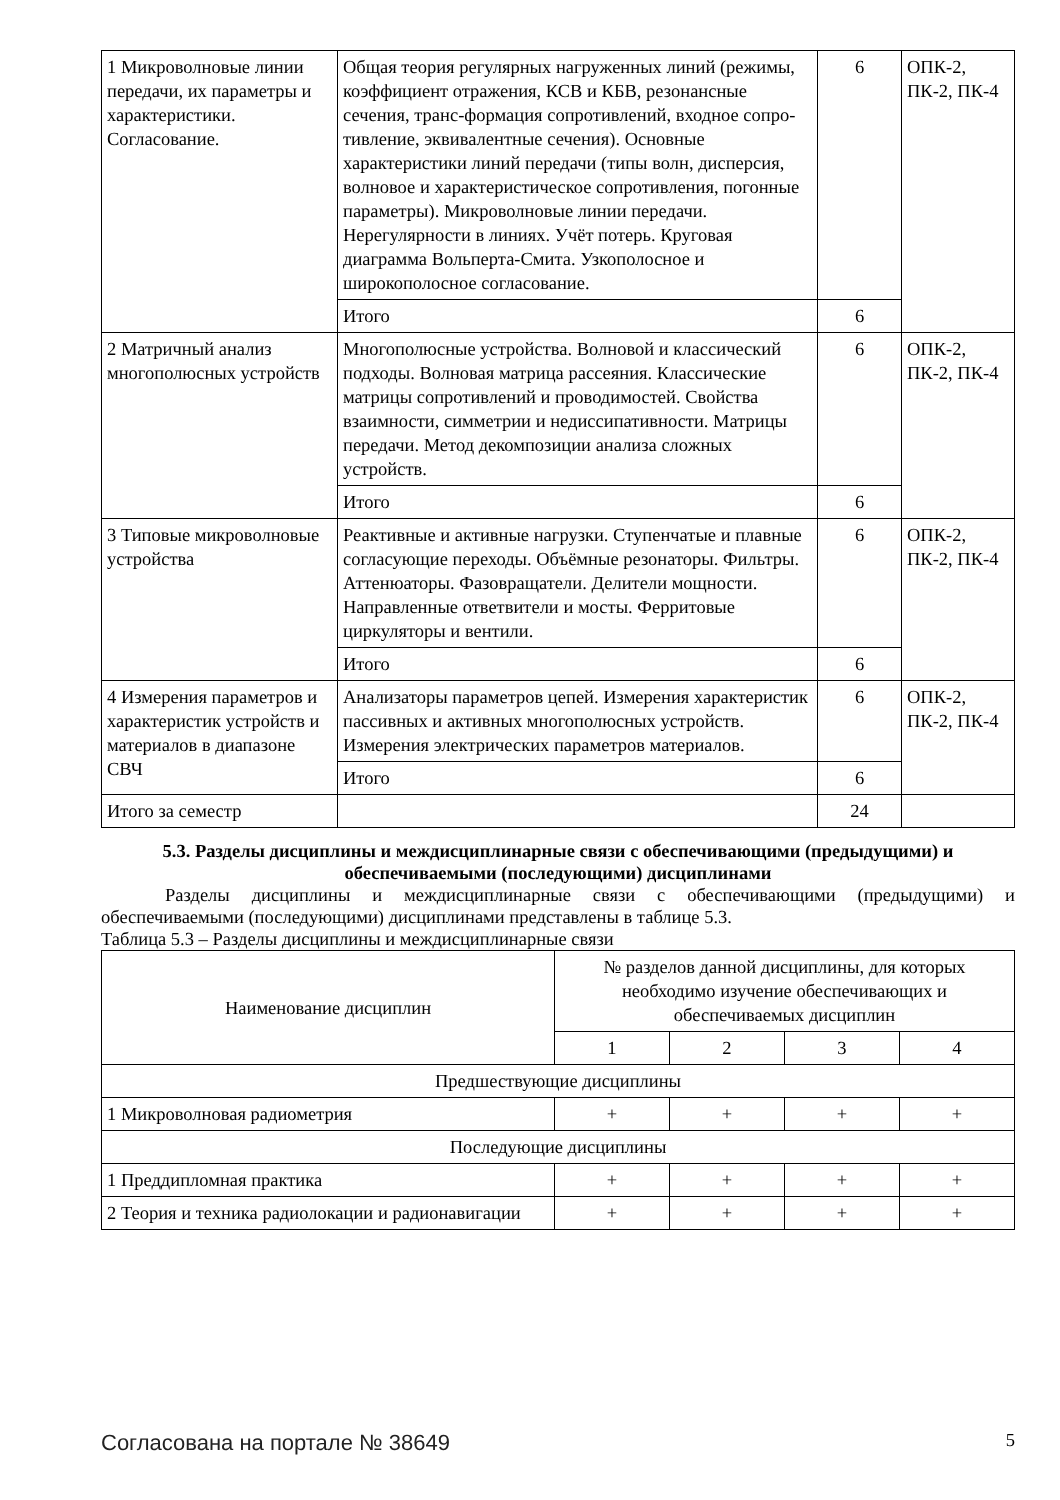| 1 Микроволновые линии передачи, их параметры и характеристики. Согласование. | Общая теория регулярных нагруженных линий (режимы, коэффициент отражения, КСВ и КБВ, резонансные сечения, транс-формация сопротивлений, входное сопро-тивление, эквивалентные сечения). Основные характеристики линий передачи (типы волн, дисперсия, волновое и характеристическое сопротивления, погонные параметры). Микроволновые линии передачи. Нерегулярности в линиях. Учёт потерь. Круговая диаграмма Вольперта-Смита. Узкополосное и широкополосное согласование. | 6 | ОПК-2, ПК-2, ПК-4 |
| | Итого | 6 | |
| 2 Матричный анализ многополюсных устройств | Многополюсные устройства. Волновой и классический подходы. Волновая матрица рассеяния. Классические матрицы сопротивлений и проводимостей. Свойства взаимности, симметрии и недиссипативности. Матрицы передачи. Метод декомпозиции анализа сложных устройств. | 6 | ОПК-2, ПК-2, ПК-4 |
| | Итого | 6 | |
| 3 Типовые микроволновые устройства | Реактивные и активные нагрузки. Ступенчатые и плавные согласующие переходы. Объёмные резонаторы. Фильтры. Аттенюаторы. Фазовращатели. Делители мощности. Направленные ответвители и мосты. Ферритовые циркуляторы и вентили. | 6 | ОПК-2, ПК-2, ПК-4 |
| | Итого | 6 | |
| 4 Измерения параметров и характеристик устройств и материалов в диапазоне СВЧ | Анализаторы параметров цепей. Измерения характеристик пассивных и активных многополюсных устройств. Измерения электрических параметров материалов. | 6 | ОПК-2, ПК-2, ПК-4 |
| | Итого | 6 | |
| Итого за семестр | | 24 | |
5.3. Разделы дисциплины и междисциплинарные связи с обеспечивающими (предыдущими) и обеспечиваемыми (последующими) дисциплинами
Разделы дисциплины и междисциплинарные связи с обеспечивающими (предыдущими) и обеспечиваемыми (последующими) дисциплинами представлены в таблице 5.3.
Таблица 5.3 – Разделы дисциплины и междисциплинарные связи
| Наименование дисциплин | № разделов данной дисциплины, для которых необходимо изучение обеспечивающих и обеспечиваемых дисциплин | | | |
| --- | --- | --- | --- | --- |
| | 1 | 2 | 3 | 4 |
| Предшествующие дисциплины | | | | |
| 1 Микроволновая радиометрия | + | + | + | + |
| Последующие дисциплины | | | | |
| 1 Преддипломная практика | + | + | + | + |
| 2 Теория и техника радиолокации и радионавигации | + | + | + | + |
Согласована на портале № 38649 5